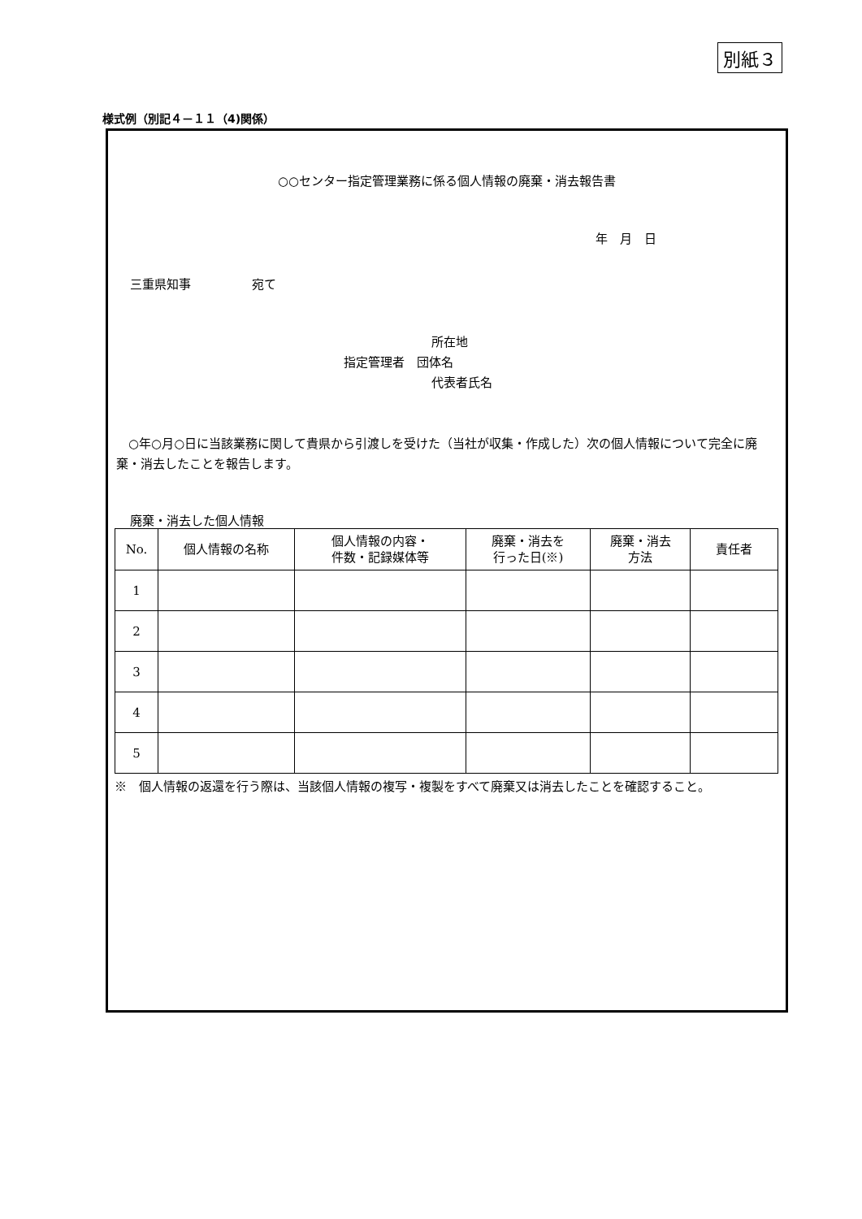別紙３
様式例（別記４－１１（4)関係）
○○センター指定管理業務に係る個人情報の廃棄・消去報告書
年　月　日
三重県知事　　　　　宛て
所在地
指定管理者　団体名
代表者氏名
○年○月○日に当該業務に関して貴県から引渡しを受けた（当社が収集・作成した）次の個人情報について完全に廃棄・消去したことを報告します。
廃棄・消去した個人情報
| No. | 個人情報の名称 | 個人情報の内容・ 件数・記録媒体等 | 廃棄・消去を 行った日(※) | 廃棄・消去 方法 | 責任者 |
| --- | --- | --- | --- | --- | --- |
| 1 | | | | | |
| 2 | | | | | |
| 3 | | | | | |
| 4 | | | | | |
| 5 | | | | | |
※　個人情報の返還を行う際は、当該個人情報の複写・複製をすべて廃棄又は消去したことを確認すること。